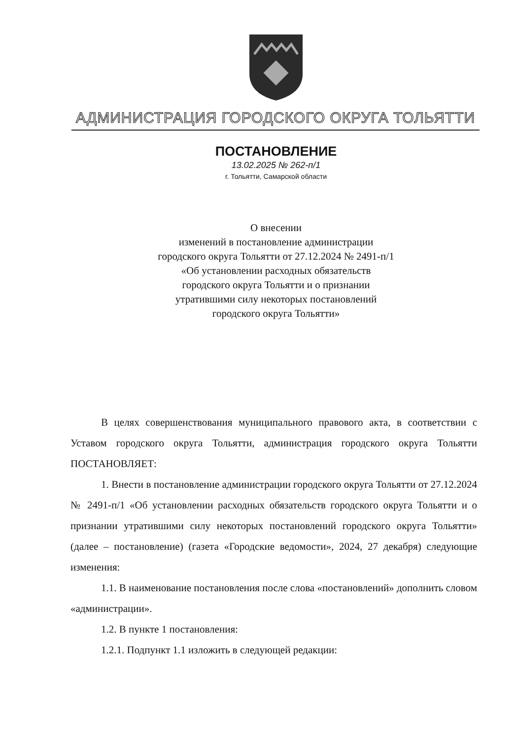АДМИНИСТРАЦИЯ ГОРОДСКОГО ОКРУГА ТОЛЬЯТТИ
ПОСТАНОВЛЕНИЕ
13.02.2025 № 262-п/1
г. Тольятти, Самарской области
О внесении
изменений в постановление администрации
городского округа Тольятти от 27.12.2024 № 2491-п/1
«Об установлении расходных обязательств
городского округа Тольятти и о признании
утратившими силу некоторых постановлений
городского округа Тольятти»
В целях совершенствования муниципального правового акта, в соответствии с Уставом городского округа Тольятти, администрация городского округа Тольятти ПОСТАНОВЛЯЕТ:
1. Внести в постановление администрации городского округа Тольятти от 27.12.2024 № 2491-п/1 «Об установлении расходных обязательств городского округа Тольятти и о признании утратившими силу некоторых постановлений городского округа Тольятти» (далее – постановление) (газета «Городские ведомости», 2024, 27 декабря) следующие изменения:
1.1. В наименование постановления после слова «постановлений» дополнить словом «администрации».
1.2. В пункте 1 постановления:
1.2.1. Подпункт 1.1 изложить в следующей редакции: